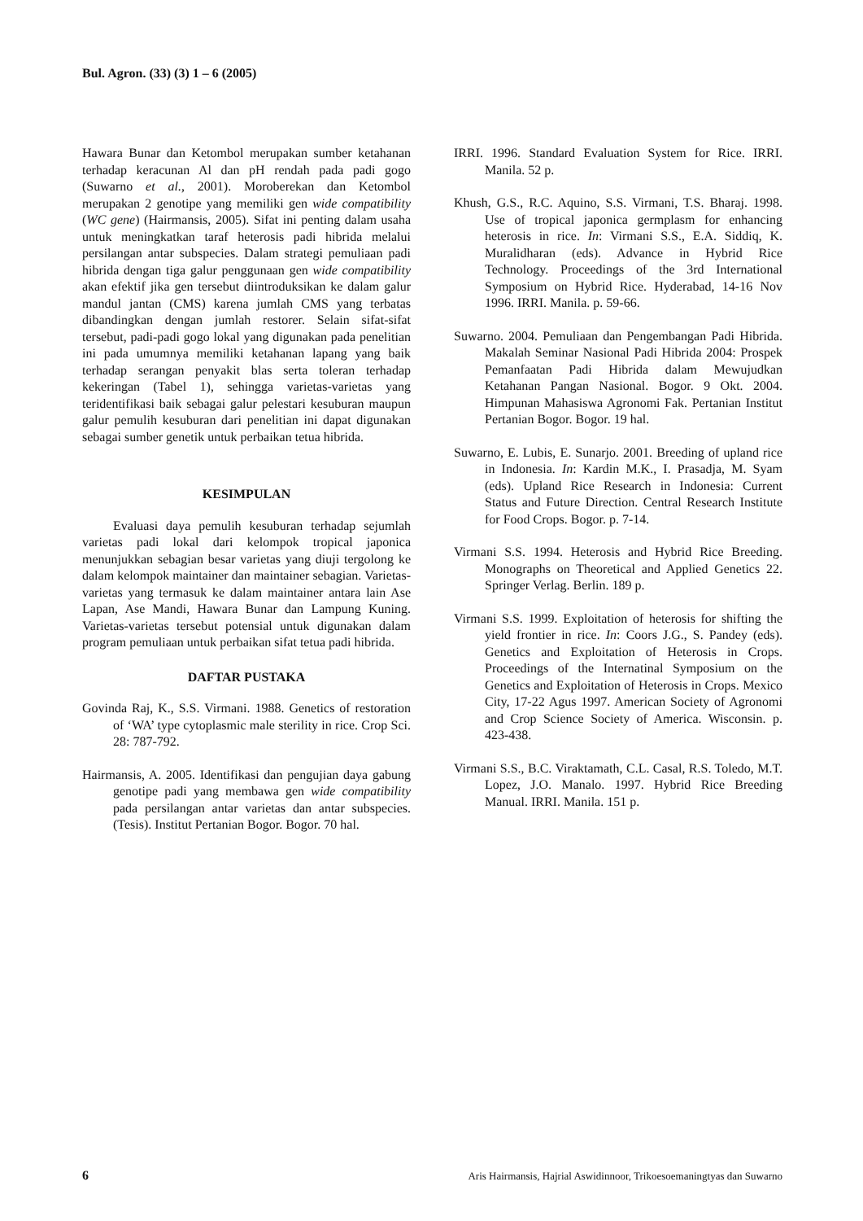Bul. Agron. (33) (3) 1 – 6 (2005)
Hawara Bunar dan Ketombol merupakan sumber ketahanan terhadap keracunan Al dan pH rendah pada padi gogo (Suwarno et al., 2001). Moroberekan dan Ketombol merupakan 2 genotipe yang memiliki gen wide compatibility (WC gene) (Hairmansis, 2005). Sifat ini penting dalam usaha untuk meningkatkan taraf heterosis padi hibrida melalui persilangan antar subspecies. Dalam strategi pemuliaan padi hibrida dengan tiga galur penggunaan gen wide compatibility akan efektif jika gen tersebut diintroduksikan ke dalam galur mandul jantan (CMS) karena jumlah CMS yang terbatas dibandingkan dengan jumlah restorer. Selain sifat-sifat tersebut, padi-padi gogo lokal yang digunakan pada penelitian ini pada umumnya memiliki ketahanan lapang yang baik terhadap serangan penyakit blas serta toleran terhadap kekeringan (Tabel 1), sehingga varietas-varietas yang teridentifikasi baik sebagai galur pelestari kesuburan maupun galur pemulih kesuburan dari penelitian ini dapat digunakan sebagai sumber genetik untuk perbaikan tetua hibrida.
KESIMPULAN
Evaluasi daya pemulih kesuburan terhadap sejumlah varietas padi lokal dari kelompok tropical japonica menunjukkan sebagian besar varietas yang diuji tergolong ke dalam kelompok maintainer dan maintainer sebagian. Varietas-varietas yang termasuk ke dalam maintainer antara lain Ase Lapan, Ase Mandi, Hawara Bunar dan Lampung Kuning. Varietas-varietas tersebut potensial untuk digunakan dalam program pemuliaan untuk perbaikan sifat tetua padi hibrida.
DAFTAR PUSTAKA
Govinda Raj, K., S.S. Virmani. 1988. Genetics of restoration of ‘WA’ type cytoplasmic male sterility in rice. Crop Sci. 28: 787-792.
Hairmansis, A. 2005. Identifikasi dan pengujian daya gabung genotipe padi yang membawa gen wide compatibility pada persilangan antar varietas dan antar subspecies. (Tesis). Institut Pertanian Bogor. Bogor. 70 hal.
IRRI. 1996. Standard Evaluation System for Rice. IRRI. Manila. 52 p.
Khush, G.S., R.C. Aquino, S.S. Virmani, T.S. Bharaj. 1998. Use of tropical japonica germplasm for enhancing heterosis in rice. In: Virmani S.S., E.A. Siddiq, K. Muralidharan (eds). Advance in Hybrid Rice Technology. Proceedings of the 3rd International Symposium on Hybrid Rice. Hyderabad, 14-16 Nov 1996. IRRI. Manila. p. 59-66.
Suwarno. 2004. Pemuliaan dan Pengembangan Padi Hibrida. Makalah Seminar Nasional Padi Hibrida 2004: Prospek Pemanfaatan Padi Hibrida dalam Mewujudkan Ketahanan Pangan Nasional. Bogor. 9 Okt. 2004. Himpunan Mahasiswa Agronomi Fak. Pertanian Institut Pertanian Bogor. Bogor. 19 hal.
Suwarno, E. Lubis, E. Sunarjo. 2001. Breeding of upland rice in Indonesia. In: Kardin M.K., I. Prasadja, M. Syam (eds). Upland Rice Research in Indonesia: Current Status and Future Direction. Central Research Institute for Food Crops. Bogor. p. 7-14.
Virmani S.S. 1994. Heterosis and Hybrid Rice Breeding. Monographs on Theoretical and Applied Genetics 22. Springer Verlag. Berlin. 189 p.
Virmani S.S. 1999. Exploitation of heterosis for shifting the yield frontier in rice. In: Coors J.G., S. Pandey (eds). Genetics and Exploitation of Heterosis in Crops. Proceedings of the Internatinal Symposium on the Genetics and Exploitation of Heterosis in Crops. Mexico City, 17-22 Agus 1997. American Society of Agronomi and Crop Science Society of America. Wisconsin. p. 423-438.
Virmani S.S., B.C. Viraktamath, C.L. Casal, R.S. Toledo, M.T. Lopez, J.O. Manalo. 1997. Hybrid Rice Breeding Manual. IRRI. Manila. 151 p.
6 Aris Hairmansis, Hajrial Aswidinnoor, Trikoesoemaningtyas dan Suwarno